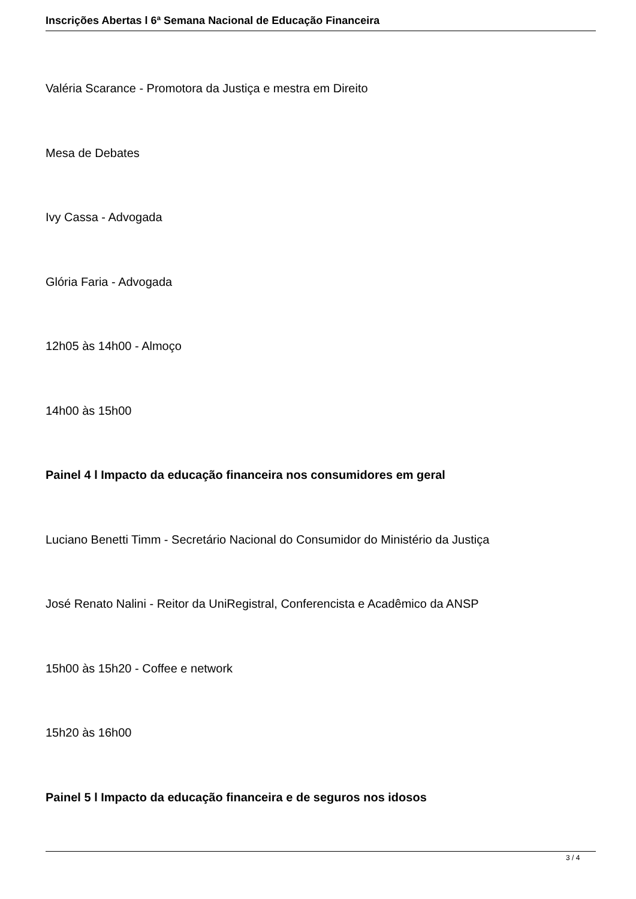Inscrições Abertas l 6ª Semana Nacional de Educação Financeira
Valéria Scarance - Promotora da Justiça e mestra em Direito
Mesa de Debates
Ivy Cassa - Advogada
Glória Faria - Advogada
12h05 às 14h00 - Almoço
14h00 às 15h00
Painel 4 l Impacto da educação financeira nos consumidores em geral
Luciano Benetti Timm - Secretário Nacional do Consumidor do Ministério da Justiça
José Renato Nalini - Reitor da UniRegistral, Conferencista e Acadêmico da ANSP
15h00 às 15h20 - Coffee e network
15h20 às 16h00
Painel 5 l Impacto da educação financeira e de seguros nos idosos
3 / 4